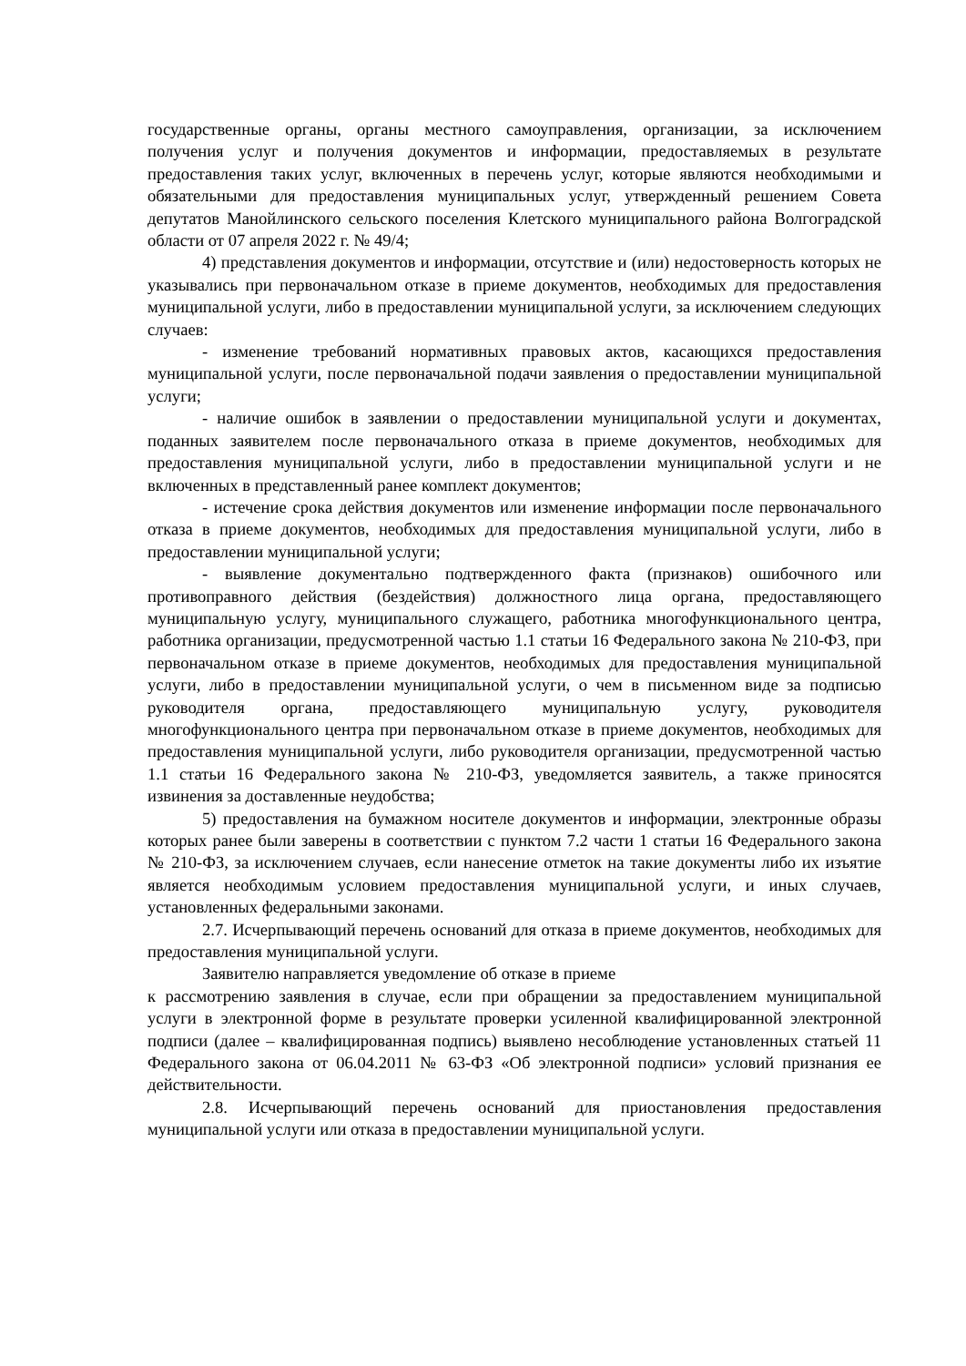государственные органы, органы местного самоуправления, организации, за исключением получения услуг и получения документов и информации, предоставляемых в результате предоставления таких услуг, включенных в перечень услуг, которые являются необходимыми и обязательными для предоставления муниципальных услуг, утвержденный решением Совета депутатов Манойлинского сельского поселения Клетского муниципального района Волгоградской области от 07 апреля 2022 г. № 49/4;
4) представления документов и информации, отсутствие и (или) недостоверность которых не указывались при первоначальном отказе в приеме документов, необходимых для предоставления муниципальной услуги, либо в предоставлении муниципальной услуги, за исключением следующих случаев:
- изменение требований нормативных правовых актов, касающихся предоставления муниципальной услуги, после первоначальной подачи заявления о предоставлении муниципальной услуги;
- наличие ошибок в заявлении о предоставлении муниципальной услуги и документах, поданных заявителем после первоначального отказа в приеме документов, необходимых для предоставления муниципальной услуги, либо в предоставлении муниципальной услуги и не включенных в представленный ранее комплект документов;
- истечение срока действия документов или изменение информации после первоначального отказа в приеме документов, необходимых для предоставления муниципальной услуги, либо в предоставлении муниципальной услуги;
- выявление документально подтвержденного факта (признаков) ошибочного или противоправного действия (бездействия) должностного лица органа, предоставляющего муниципальную услугу, муниципального служащего, работника многофункционального центра, работника организации, предусмотренной частью 1.1 статьи 16 Федерального закона № 210-ФЗ, при первоначальном отказе в приеме документов, необходимых для предоставления муниципальной услуги, либо в предоставлении муниципальной услуги, о чем в письменном виде за подписью руководителя органа, предоставляющего муниципальную услугу, руководителя многофункционального центра при первоначальном отказе в приеме документов, необходимых для предоставления муниципальной услуги, либо руководителя организации, предусмотренной частью 1.1 статьи 16 Федерального закона № 210-ФЗ, уведомляется заявитель, а также приносятся извинения за доставленные неудобства;
5) предоставления на бумажном носителе документов и информации, электронные образы которых ранее были заверены в соответствии с пунктом 7.2 части 1 статьи 16 Федерального закона № 210-ФЗ, за исключением случаев, если нанесение отметок на такие документы либо их изъятие является необходимым условием предоставления муниципальной услуги, и иных случаев, установленных федеральными законами.
2.7. Исчерпывающий перечень оснований для отказа в приеме документов, необходимых для предоставления муниципальной услуги.
Заявителю направляется уведомление об отказе в приеме
к рассмотрению заявления в случае, если при обращении за предоставлением муниципальной услуги в электронной форме в результате проверки усиленной квалифицированной электронной подписи (далее – квалифицированная подпись) выявлено несоблюдение установленных статьей 11 Федерального закона от 06.04.2011 № 63-ФЗ «Об электронной подписи» условий признания ее действительности.
2.8. Исчерпывающий перечень оснований для приостановления предоставления муниципальной услуги или отказа в предоставлении муниципальной услуги.